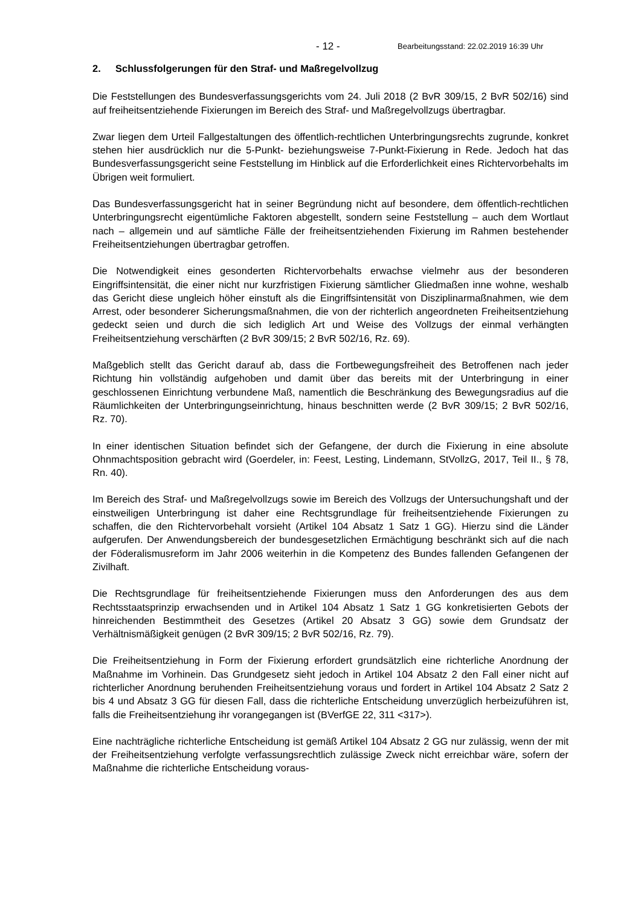- 12 - Bearbeitungsstand: 22.02.2019 16:39 Uhr
2. Schlussfolgerungen für den Straf- und Maßregelvollzug
Die Feststellungen des Bundesverfassungsgerichts vom 24. Juli 2018 (2 BvR 309/15, 2 BvR 502/16) sind auf freiheitsentziehende Fixierungen im Bereich des Straf- und Maßregelvollzugs übertragbar.
Zwar liegen dem Urteil Fallgestaltungen des öffentlich-rechtlichen Unterbringungsrechts zugrunde, konkret stehen hier ausdrücklich nur die 5-Punkt- beziehungsweise 7-Punkt-Fixierung in Rede. Jedoch hat das Bundesverfassungsgericht seine Feststellung im Hinblick auf die Erforderlichkeit eines Richtervorbehalts im Übrigen weit formuliert.
Das Bundesverfassungsgericht hat in seiner Begründung nicht auf besondere, dem öffentlich-rechtlichen Unterbringungsrecht eigentümliche Faktoren abgestellt, sondern seine Feststellung – auch dem Wortlaut nach – allgemein und auf sämtliche Fälle der freiheitsentziehenden Fixierung im Rahmen bestehender Freiheitsentziehungen übertragbar getroffen.
Die Notwendigkeit eines gesonderten Richtervorbehalts erwachse vielmehr aus der besonderen Eingriffsintensität, die einer nicht nur kurzfristigen Fixierung sämtlicher Gliedmaßen inne wohne, weshalb das Gericht diese ungleich höher einstuft als die Eingriffsintensität von Disziplinarmaßnahmen, wie dem Arrest, oder besonderer Sicherungsmaßnahmen, die von der richterlich angeordneten Freiheitsentziehung gedeckt seien und durch die sich lediglich Art und Weise des Vollzugs der einmal verhängten Freiheitsentziehung verschärften (2 BvR 309/15; 2 BvR 502/16, Rz. 69).
Maßgeblich stellt das Gericht darauf ab, dass die Fortbewegungsfreiheit des Betroffenen nach jeder Richtung hin vollständig aufgehoben und damit über das bereits mit der Unterbringung in einer geschlossenen Einrichtung verbundene Maß, namentlich die Beschränkung des Bewegungsradius auf die Räumlichkeiten der Unterbringungseinrichtung, hinaus beschnitten werde (2 BvR 309/15; 2 BvR 502/16, Rz. 70).
In einer identischen Situation befindet sich der Gefangene, der durch die Fixierung in eine absolute Ohnmachtsposition gebracht wird (Goerdeler, in: Feest, Lesting, Lindemann, StVollzG, 2017, Teil II., § 78, Rn. 40).
Im Bereich des Straf- und Maßregelvollzugs sowie im Bereich des Vollzugs der Untersuchungshaft und der einstweiligen Unterbringung ist daher eine Rechtsgrundlage für freiheitsentziehende Fixierungen zu schaffen, die den Richtervorbehalt vorsieht (Artikel 104 Absatz 1 Satz 1 GG). Hierzu sind die Länder aufgerufen. Der Anwendungsbereich der bundesgesetzlichen Ermächtigung beschränkt sich auf die nach der Föderalismusreform im Jahr 2006 weiterhin in die Kompetenz des Bundes fallenden Gefangenen der Zivilhaft.
Die Rechtsgrundlage für freiheitsentziehende Fixierungen muss den Anforderungen des aus dem Rechtsstaatsprinzip erwachsenden und in Artikel 104 Absatz 1 Satz 1 GG konkretisierten Gebots der hinreichenden Bestimmtheit des Gesetzes (Artikel 20 Absatz 3 GG) sowie dem Grundsatz der Verhältnismäßigkeit genügen (2 BvR 309/15; 2 BvR 502/16, Rz. 79).
Die Freiheitsentziehung in Form der Fixierung erfordert grundsätzlich eine richterliche Anordnung der Maßnahme im Vorhinein. Das Grundgesetz sieht jedoch in Artikel 104 Absatz 2 den Fall einer nicht auf richterlicher Anordnung beruhenden Freiheitsentziehung voraus und fordert in Artikel 104 Absatz 2 Satz 2 bis 4 und Absatz 3 GG für diesen Fall, dass die richterliche Entscheidung unverzüglich herbeizuführen ist, falls die Freiheitsentziehung ihr vorangegangen ist (BVerfGE 22, 311 <317>).
Eine nachträgliche richterliche Entscheidung ist gemäß Artikel 104 Absatz 2 GG nur zulässig, wenn der mit der Freiheitsentziehung verfolgte verfassungsrechtlich zulässige Zweck nicht erreichbar wäre, sofern der Maßnahme die richterliche Entscheidung voraus-